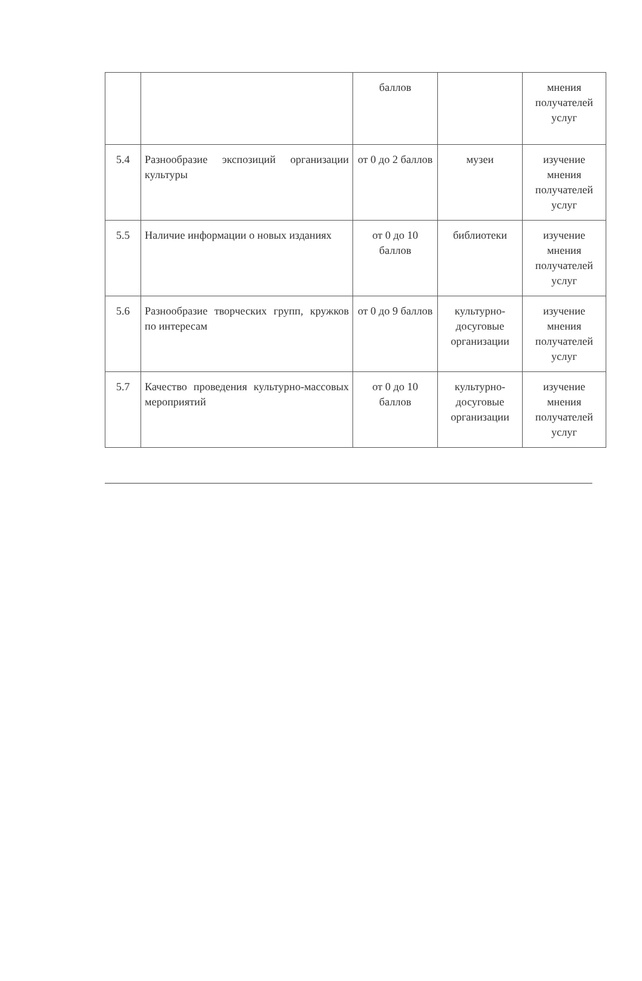| | | баллов | | мнения получателей услуг |
| 5.4 | Разнообразие экспозиций организации культуры | от 0 до 2 баллов | музеи | изучение мнения получателей услуг |
| 5.5 | Наличие информации о новых изданиях | от 0 до 10 баллов | библиотеки | изучение мнения получателей услуг |
| 5.6 | Разнообразие творческих групп, кружков по интересам | от 0 до 9 баллов | культурно-досуговые организации | изучение мнения получателей услуг |
| 5.7 | Качество проведения культурно-массовых мероприятий | от 0 до 10 баллов | культурно-досуговые организации | изучение мнения получателей услуг |